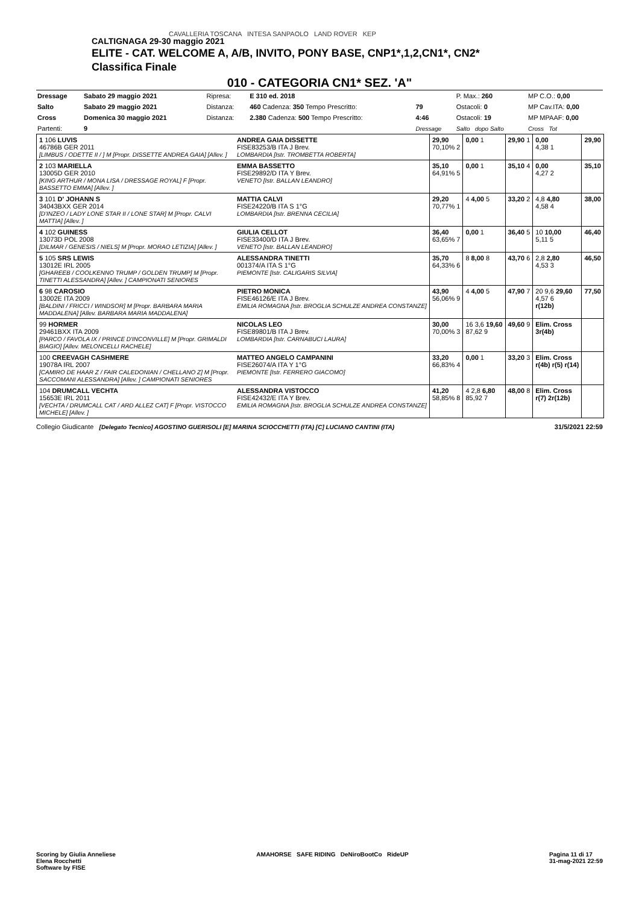CAVALLERIA TOSCANA INTESA SANPAOLO LAND ROVER KEP
CALTIGNAGA 29-30 maggio 2021
ELITE - CAT. WELCOME A, A/B, INVITO, PONY BASE, CNP1*,1,2,CN1*, CN2*
Classifica Finale
010 - CATEGORIA CN1* SEZ. 'A"
| Dressage | Sabato 29 maggio 2021 | Ripresa: | E 310 ed. 2018 | | P. Max.: 260 | MP C.O.: 0,00 |
| Salto | Sabato 29 maggio 2021 | Distanza: | 460 Cadenza: 350 Tempo Prescritto: | 79 | Ostacoli: 0 | MP Cav.ITA: 0,00 |
| Cross | Domenica 30 maggio 2021 | Distanza: | 2.380 Cadenza: 500 Tempo Prescritto: | 4:46 | Ostacoli: 19 | MP MPAAF: 0,00 |
| Partenti: | 9 | | | Dressage | Salto dopo Salto | Cross Tot |
| 1 106 LUVIS 46786B GER 2011 [LIMBUS / ODETTE II / ] M [Propr. DISSETTE ANDREA GAIA] [Allev. ] | ANDREA GAIA DISSETTE FISE83253/B ITA J Brev. LOMBARDIA [Istr. TROMBETTA ROBERTA] | 29,90 70,10% 2 | 0,00 1 | 29,90 1 | 0,00 4,38 1 | 29,90 |
| 2 103 MARIELLA 13005D GER 2010 [KING ARTHUR / MONA LISA / DRESSAGE ROYAL] F [Propr. BASSETTO EMMA] [Allev. ] | EMMA BASSETTO FISE29892/D ITA Y Brev. VENETO [Istr. BALLAN LEANDRO] | 35,10 64,91% 5 | 0,00 1 | 35,10 4 | 0,00 4,27 2 | 35,10 |
| 3 101 D' JOHANN S 34043BXX GER 2014 [D'INZEO / LADY LONE STAR II / LONE STAR] M [Propr. CALVI MATTIA] [Allev. ] | MATTIA CALVI FISE24220/B ITA S 1°G LOMBARDIA [Istr. BRENNA CECILIA] | 29,20 70,77% 1 | 4 4,00 5 | 33,20 2 | 4,8 4,80 4,58 4 | 38,00 |
| 4 102 GUINESS 13073D POL 2008 [DILMAR / GENESIS / NIELS] M [Propr. MORAO LETIZIA] [Allev. ] | GIULIA CELLOT FISE33400/D ITA J Brev. VENETO [Istr. BALLAN LEANDRO] | 36,40 63,65% 7 | 0,00 1 | 36,40 5 | 10 10,00 5,11 5 | 46,40 |
| 5 105 SRS LEWIS 13012E IRL 2005 [GHAREEB / COOLKENNO TRUMP / GOLDEN TRUMP] M [Propr. TINETTI ALESSANDRA] [Allev. ] CAMPIONATI SENIORES | ALESSANDRA TINETTI 001374/A ITA S 1°G PIEMONTE [Istr. CALIGARIS SILVIA] | 35,70 64,33% 6 | 8 8,00 8 | 43,70 6 | 2,8 2,80 4,53 3 | 46,50 |
| 6 98 CAROSIO 13002E ITA 2009 [BALDINI / FRICCI / WINDSOR] M [Propr. BARBARA MARIA MADDALENA] [Allev. BARBARA MARIA MADDALENA] | PIETRO MONICA FISE46126/E ITA J Brev. EMILIA ROMAGNA [Istr. BROGLIA SCHULZE ANDREA CONSTANZE] | 43,90 56,06% 9 | 4 4,00 5 | 47,90 7 | 20 9,6 29,60 4,57 6 r(12b) | 77,50 |
| 99 HORMER 29461BXX ITA 2009 [PARCO / FAVOLA IX / PRINCE D'INCONVILLE] M [Propr. GRIMALDI BIAGIO] [Allev. MELONCELLI RACHELE] | NICOLAS LEO FISE89801/B ITA J Brev. LOMBARDIA [Istr. CARNABUCI LAURA] | 30,00 70,00% 3 | 16 3,6 19,60 87,62 9 | 49,60 9 | Elim. Cross 3r(4b) | |
| 100 CREEVAGH CASHMERE 19078A IRL 2007 [CAMIRO DE HAAR Z / FAIR CALEDONIAN / CHELLANO Z] M [Propr. SACCOMANI ALESSANDRA] [Allev. ] CAMPIONATI SENIORES | MATTEO ANGELO CAMPANINI FISE26074/A ITA Y 1°G PIEMONTE [Istr. FERRERO GIACOMO] | 33,20 66,83% 4 | 0,00 1 | 33,20 3 | Elim. Cross r(4b) r(5) r(14) | |
| 104 DRUMCALL VECHTA 15653E IRL 2011 [VECHTA / DRUMCALL CAT / ARD ALLEZ CAT] F [Propr. VISTOCCO MICHELE] [Allev. ] | ALESSANDRA VISTOCCO FISE42432/E ITA Y Brev. EMILIA ROMAGNA [Istr. BROGLIA SCHULZE ANDREA CONSTANZE] | 41,20 58,85% 8 | 4 2,8 6,80 85,92 7 | 48,00 8 | Elim. Cross r(7) 2r(12b) | |
Collegio Giudicante [Delegato Tecnico] AGOSTINO GUERISOLI [E] MARINA SCIOCCHETTI (ITA) [C] LUCIANO CANTINI (ITA) 31/5/2021 22:59
Scoring by Giulia Anneliese
Elena Rocchetti
Software by FISE AMAHORSE SAFE RIDING DeNiroBootCo RideUP Pagina 11 di 17
31-mag-2021 22:59